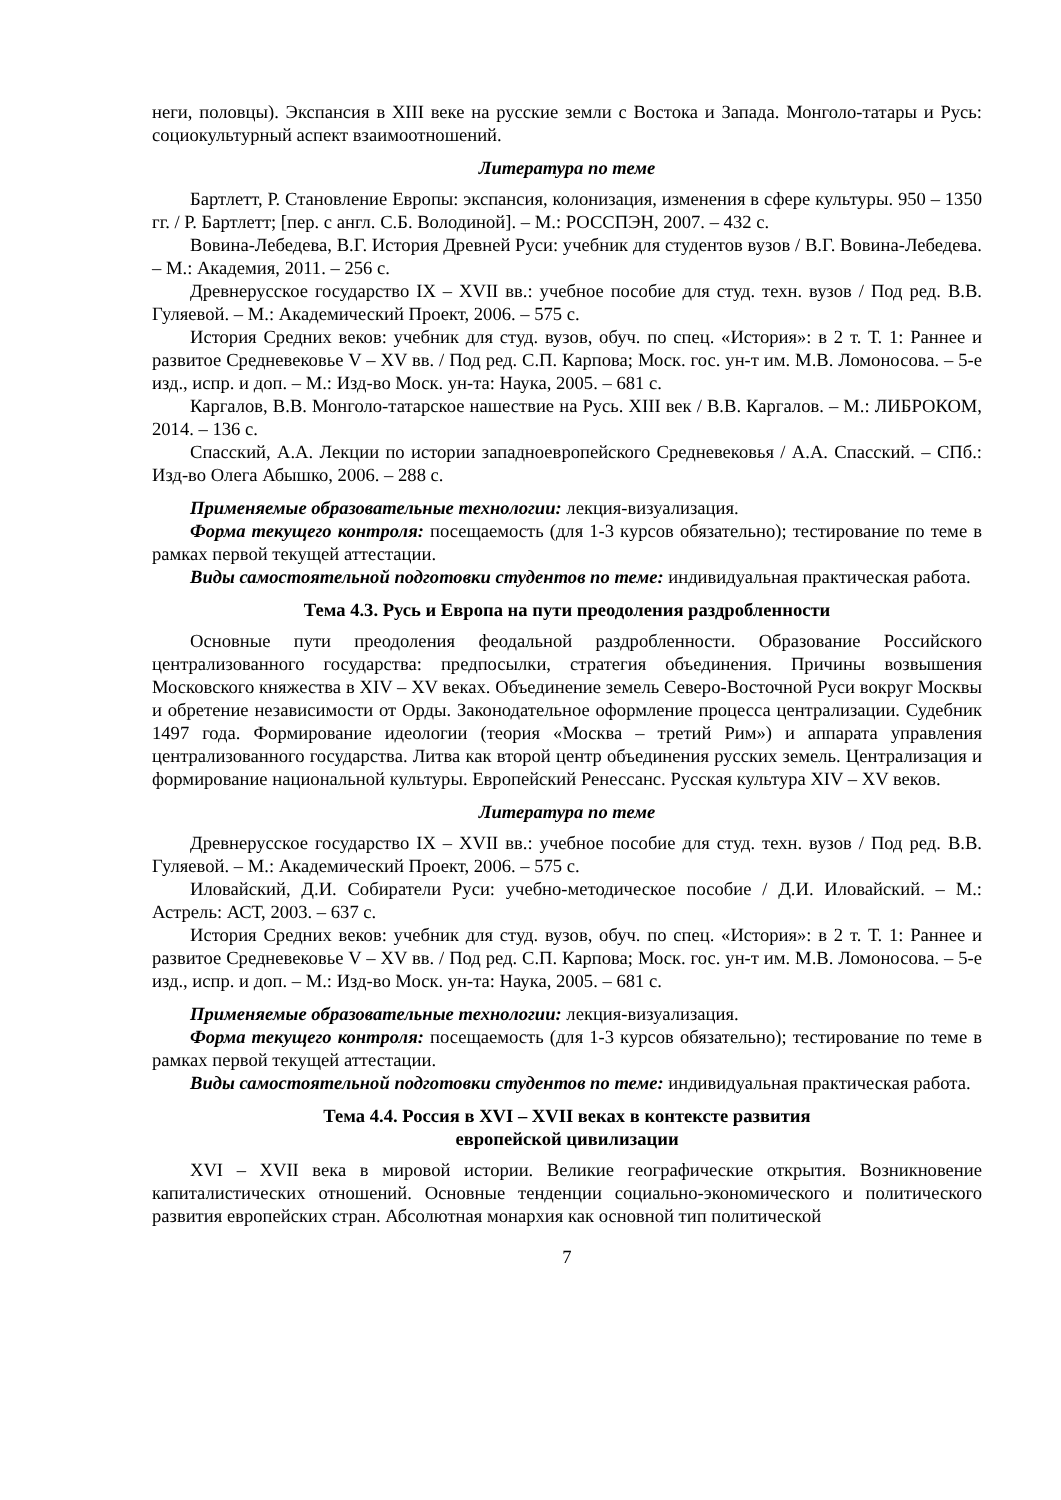неги, половцы). Экспансия в XIII веке на русские земли с Востока и Запада. Монголо-татары и Русь: социокультурный аспект взаимоотношений.
Литература по теме
Бартлетт, Р. Становление Европы: экспансия, колонизация, изменения в сфере культуры. 950 – 1350 гг. / Р. Бартлетт; [пер. с англ. С.Б. Володиной]. – М.: РОССПЭН, 2007. – 432 с.
Вовина-Лебедева, В.Г. История Древней Руси: учебник для студентов вузов / В.Г. Вовина-Лебедева. – М.: Академия, 2011. – 256 с.
Древнерусское государство IX – XVII вв.: учебное пособие для студ. техн. вузов / Под ред. В.В. Гуляевой. – М.: Академический Проект, 2006. – 575 с.
История Средних веков: учебник для студ. вузов, обуч. по спец. «История»: в 2 т. Т. 1: Раннее и развитое Средневековье V – XV вв. / Под ред. С.П. Карпова; Моск. гос. ун-т им. М.В. Ломоносова. – 5-е изд., испр. и доп. – М.: Изд-во Моск. ун-та: Наука, 2005. – 681 с.
Каргалов, В.В. Монголо-татарское нашествие на Русь. XIII век / В.В. Каргалов. – М.: ЛИБРОКОМ, 2014. – 136 с.
Спасский, А.А. Лекции по истории западноевропейского Средневековья / А.А. Спасский. – СПб.: Изд-во Олега Абышко, 2006. – 288 с.
Применяемые образовательные технологии: лекция-визуализация.
Форма текущего контроля: посещаемость (для 1-3 курсов обязательно); тестирование по теме в рамках первой текущей аттестации.
Виды самостоятельной подготовки студентов по теме: индивидуальная практическая работа.
Тема 4.3. Русь и Европа на пути преодоления раздробленности
Основные пути преодоления феодальной раздробленности. Образование Российского централизованного государства: предпосылки, стратегия объединения. Причины возвышения Московского княжества в XIV – XV веках. Объединение земель Северо-Восточной Руси вокруг Москвы и обретение независимости от Орды. Законодательное оформление процесса централизации. Судебник 1497 года. Формирование идеологии (теория «Москва – третий Рим») и аппарата управления централизованного государства. Литва как второй центр объединения русских земель. Централизация и формирование национальной культуры. Европейский Ренессанс. Русская культура XIV – XV веков.
Литература по теме
Древнерусское государство IX – XVII вв.: учебное пособие для студ. техн. вузов / Под ред. В.В. Гуляевой. – М.: Академический Проект, 2006. – 575 с.
Иловайский, Д.И. Собиратели Руси: учебно-методическое пособие / Д.И. Иловайский. – М.: Астрель: АСТ, 2003. – 637 с.
История Средних веков: учебник для студ. вузов, обуч. по спец. «История»: в 2 т. Т. 1: Раннее и развитое Средневековье V – XV вв. / Под ред. С.П. Карпова; Моск. гос. ун-т им. М.В. Ломоносова. – 5-е изд., испр. и доп. – М.: Изд-во Моск. ун-та: Наука, 2005. – 681 с.
Применяемые образовательные технологии: лекция-визуализация.
Форма текущего контроля: посещаемость (для 1-3 курсов обязательно); тестирование по теме в рамках первой текущей аттестации.
Виды самостоятельной подготовки студентов по теме: индивидуальная практическая работа.
Тема 4.4. Россия в XVI – XVII веках в контексте развития
европейской цивилизации
XVI – XVII века в мировой истории. Великие географические открытия. Возникновение капиталистических отношений. Основные тенденции социально-экономического и политического развития европейских стран. Абсолютная монархия как основной тип политической
7